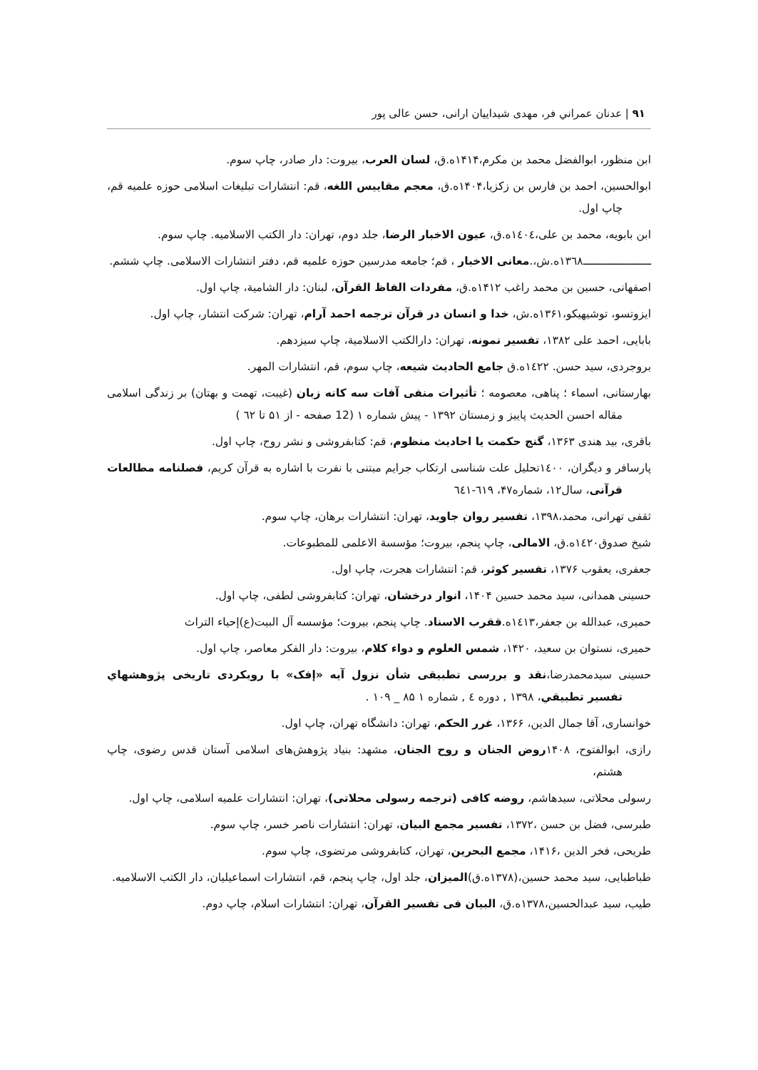۹۱ | عدنان عمراني فر، مهدی شیداییان ارانی، حسن عالی پور
ابن منظور، ابوالفضل محمد بن مکرم،۱۴۱۴ه.ق، لسان العرب، بیروت: دار صادر، چاپ سوم.
ابوالحسین، احمد بن فارس بن زکزیا،۱۴۰۴ه.ق، معجم مقاییس اللغه، قم: انتشارات تبلیغات اسلامی حوزه علمیه قم، چاپ اول.
ابن بابویه، محمد بن علی،١٤٠٤ه.ق، عیون الاخبار الرضا، جلد دوم، تهران: دار الکتب الاسلامیه. چاپ سوم.
ـــــــــــــــــــــ١٣٦٨ه.ش،.معانی الاخبار ، قم؛ جامعه مدرسین حوزه علمیه قم، دفتر انتشارات الاسلامی. چاپ ششم.
اصفهانی، حسین بن محمد راغب ۱۴۱۲ه.ق، مفردات الفاظ القرآن، لبنان: دار الشامیة، چاپ اول.
ایزوتسو، توشیهیکو،۱۳۶۱ه.ش، خدا و انسان در قرآن ترجمه احمد آرام، تهران: شرکت انتشار، چاپ اول.
بابایی، احمد علی ۱۳۸۲، تفسیر نمونه، تهران: دارالکتب الاسلامیة، چاپ سیزدهم.
بروجردی، سید حسن. ١٤٢٢ه.ق جامع الحادیث شیعه، چاپ سوم، قم، انتشارات المهر.
بهارستانی، اسماء ؛ پناهی، معصومه ؛ تأثیرات منفی آفات سه کانه زبان (غیبت، تهمت و بهتان) بر زندگی اسلامی مقاله احسن الحدیث پاییز و زمستان ۱۳۹۲ - پیش شماره ۱ (12 صفحه - از ۵۱ تا ٦٢ )
باقری، بید هندی ۱۳۶۳، گنج حکمت یا احادیث منظوم، قم: کتابفروشی و نشر روح، چاپ اول.
پارسافر و دیگران، ١٤٠٠تحلیل علت شناسی ارتکاب جرایم مبتنی با نفرت با اشاره به قرآن کریم، فصلنامه مطالعات قرآنی، سال۱۲، شماره۴۷، ٦١٩-٦٤١
ثقفی تهرانی، محمد،۱۳۹۸، تفسیر روان جاوید، تهران: انتشارات برهان، چاپ سوم.
شیخ صدوق١٤٢٠ه.ق، الامالی، چاپ پنجم، بیروت؛ مؤسسة الاعلمی للمطبوعات.
جعفری، یعقوب ۱۳۷۶، تفسیر کوثر، قم: انتشارات هجرت، چاپ اول.
حسینی همدانی، سید محمد حسین ۱۴۰۴، انوار درخشان، تهران: کتابفروشی لطفی، چاپ اول.
حمیری، عبدالله بن جعفر،١٤١٣ه.ققرب الاسناد. چاپ پنجم، بیروت؛ مؤسسه آل البیت(ع)إحیاء التراث
حمیری، نستوان بن سعید، ۱۴۲۰، شمس العلوم و دواء کلام، بیروت: دار الفکر معاصر، چاپ اول.
حسینی سیدمحمدرضا،نقد و بررسی تطبیقی شأن نزول آیه «إفک» با رویکردی تاریخی پژوهشهاي تفسیر تطبیقي، ۱۳۹۸ , دوره ٤ , شماره ۱ ۸۵ _ ۱۰۹ .
خوانساری، آقا جمال الدین، ۱۳۶۶، غرر الحکم، تهران: دانشگاه تهران، چاپ اول.
رازی، ابوالفتوح، ۱۴۰۸روض الجنان و روح الجنان، مشهد: بنیاد پژوهش‌های اسلامی آستان قدس رضوی، چاپ هشتم،
رسولی محلاتی، سیدهاشم، روضه کافی (ترجمه رسولی محلاتی)، تهران: انتشارات علمیه اسلامی، چاپ اول.
طبرسی، فضل بن حسن ،۱۳۷۲، تفسیر مجمع البیان، تهران: انتشارات ناصر خسر، چاپ سوم.
طریحی، فخر الدین ،۱۴۱۶، مجمع البحرین، تهران، کتابفروشی مرتضوی، چاپ سوم.
طباطبایی، سید محمد حسین،(۱۳۷۸ه.ق)المیزان، جلد اول، چاپ پنجم، قم، انتشارات اسماعیلیان، دار الکتب الاسلامیه.
طیب، سید عبدالحسین،۱۳۷۸ه.ق، البیان فی تفسیر القرآن، تهران: انتشارات اسلام، چاپ دوم.